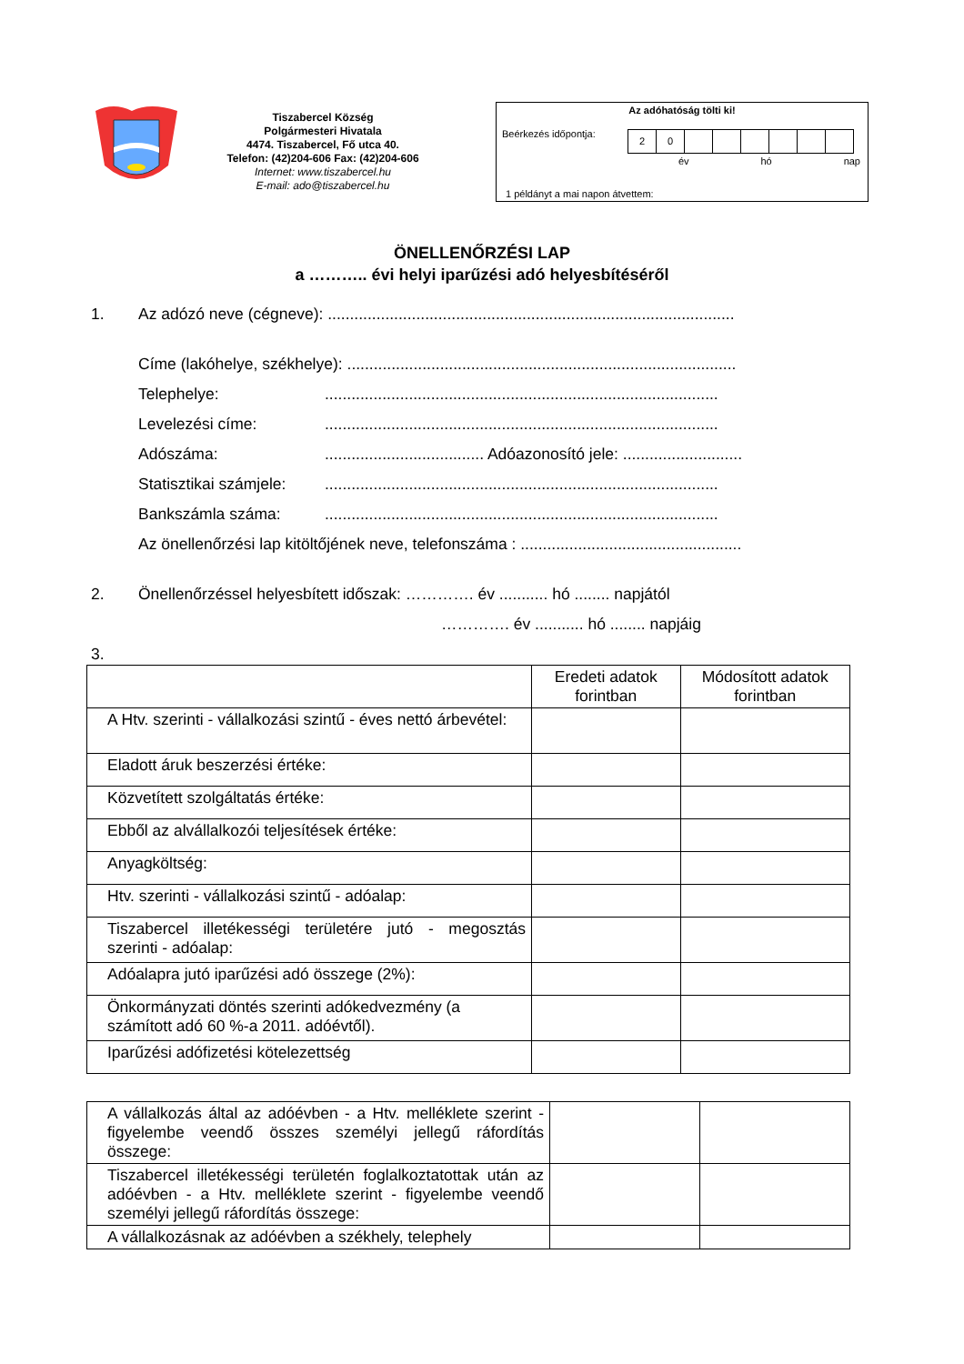Tiszabercel Község
Polgármesteri Hivatala
4474. Tiszabercel, Fő utca 40.
Telefon: (42)204-606 Fax: (42)204-606
Internet: www.tiszabercel.hu
E-mail: ado@tiszabercel.hu
Az adóhatóság tölti ki!
Beérkezés időpontja:
20
év hó nap
1 példányt a mai napon átvettem:
ÖNELLENŐRZÉSI LAP
a ……….. évi helyi iparűzési adó helyesbítéséről
1. Az adózó neve (cégneve): ............................................................................................
Címe (lakóhelye, székhelye): ........................................................................................
Telephelye:.........................................................................................
Levelezési címe:.........................................................................................
Adószáma:.................................... Adóazonosító jele: ...........................
Statisztikai számjele:.........................................................................................
Bankszámla száma:.........................................................................................
Az önellenőrzési lap kitöltőjének neve, telefonszáma : ..................................................
2. Önellenőrzéssel helyesbített időszak: …………. év ........... hó ........ napjától
…………. év ........... hó ........ napjáig
3.
| | Eredeti adatok forintban | Módosított adatok forintban |
| --- | --- | --- |
| A Htv. szerinti - vállalkozási szintű - éves nettó árbevétel: | | |
| Eladott áruk beszerzési értéke: | | |
| Közvetített szolgáltatás értéke: | | |
| Ebből az alvállalkozói teljesítések értéke: | | |
| Anyagköltség: | | |
| Htv. szerinti - vállalkozási szintű - adóalap: | | |
| Tiszabercel illetékességi területére jutó - megosztás szerinti - adóalap: | | |
| Adóalapra jutó iparűzési adó összege (2%): | | |
| Önkormányzati döntés szerinti adókedvezmény (a számított adó 60 %-a 2011. adóévtől). | | |
| Iparűzési adófizetési kötelezettség | | |
| A vállalkozás által az adóévben - a Htv. melléklete szerint - figyelembe veendő összes személyi jellegű ráfordítás összege: | | |
| Tiszabercel illetékességi területén foglalkoztatottak után az adóévben - a Htv. melléklete szerint - figyelembe veendő személyi jellegű ráfordítás összege: | | |
| A vállalkozásnak az adóévben a székhely, telephely | | |